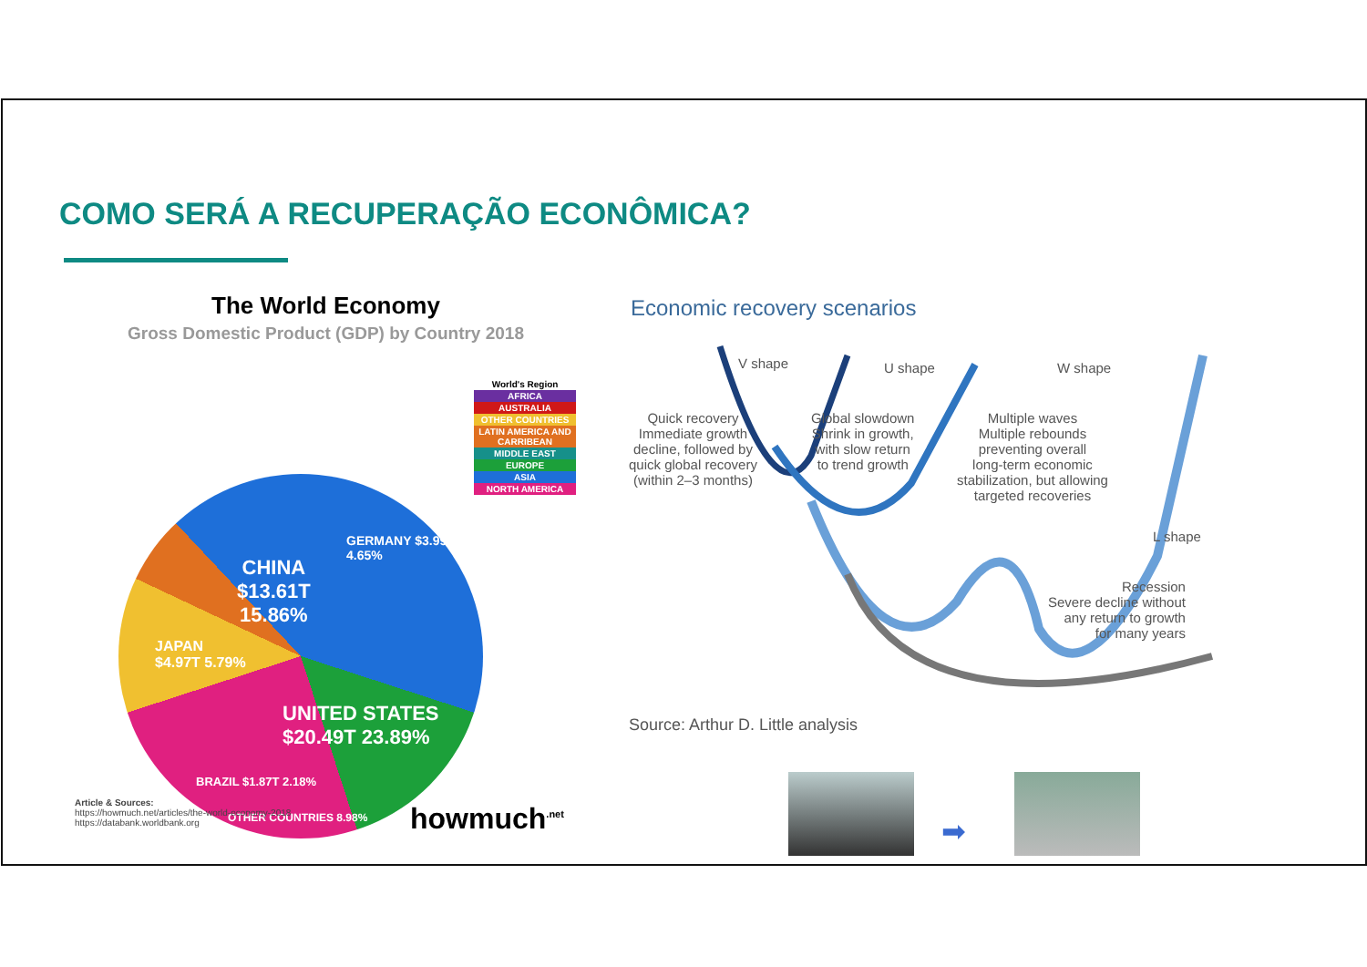COMO SERÁ A RECUPERAÇÃO ECONÔMICA?
The World Economy
Gross Domestic Product (GDP) by Country 2018
World's Region
AFRICA
AUSTRALIA
OTHER COUNTRIES
LATIN AMERICA AND CARRIBEAN
MIDDLE EAST
EUROPE
ASIA
NORTH AMERICA
CHINA
$13.61T
15.86%
GERMANY $3.99T 4.65%
JAPAN
$4.97T 5.79%
UNITED STATES
$20.49T 23.89%
BRAZIL $1.87T 2.18%
OTHER COUNTRIES 8.98%
Article & Sources:
https://howmuch.net/articles/the-world-economy-2018
https://databank.worldbank.org
howmuch<sup>.net</sup>
Economic recovery scenarios
V shape U shape W shape
Quick recovery
Immediate growth
decline, followed by
quick global recovery
(within 2–3 months)
Global slowdown
Shrink in growth,
with slow return
to trend growth
Multiple waves
Multiple rebounds
preventing overall
long-term economic
stabilization, but allowing
targeted recoveries
L shape
Recession
Severe decline without
any return to growth
for many years
Source: Arthur D. Little analysis
➡